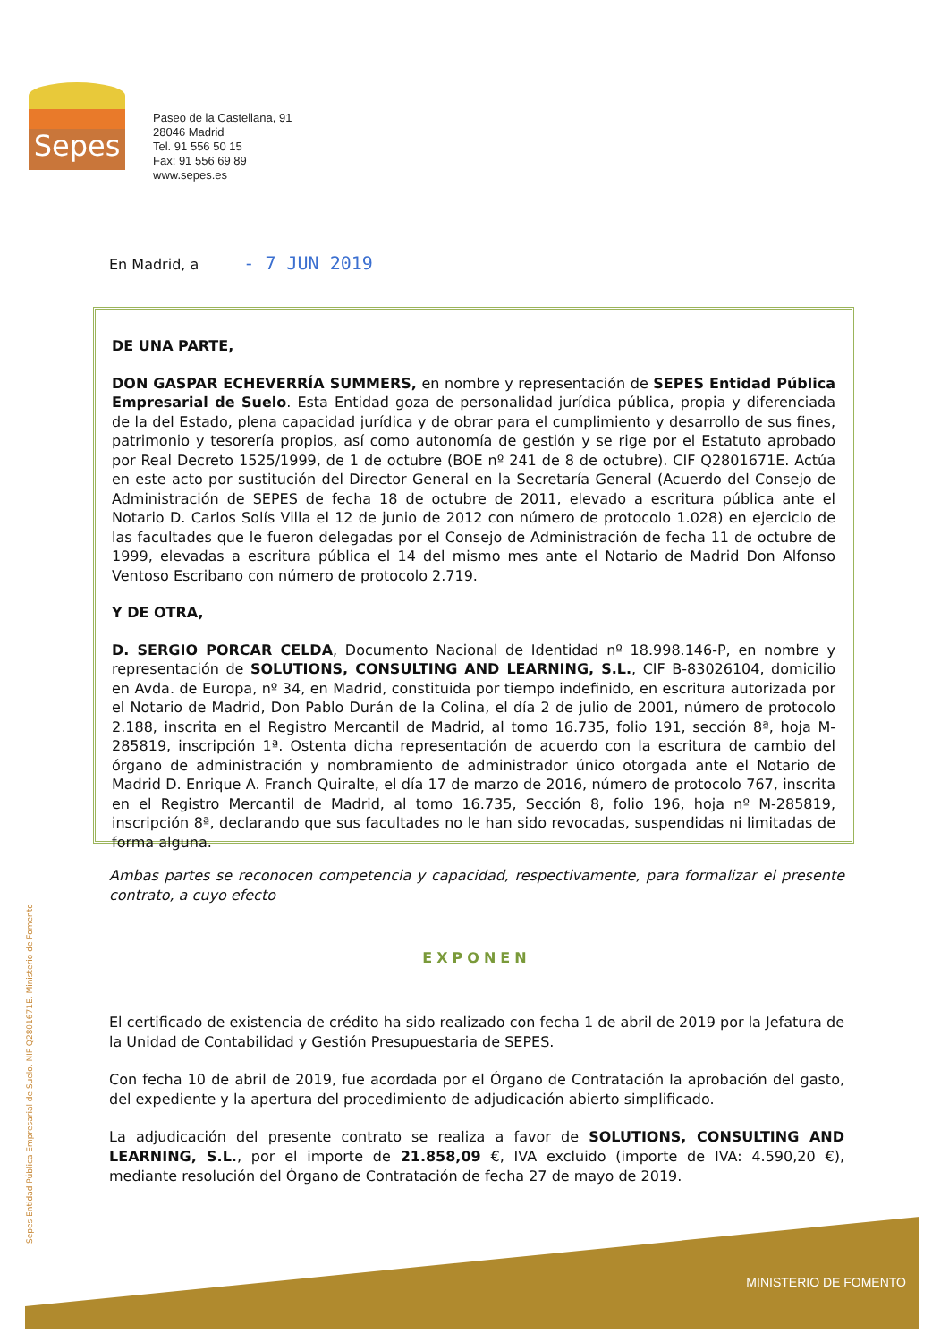Sepes
Paseo de la Castellana, 91
28046 Madrid
Tel. 91 556 50 15
Fax: 91 556 69 89
www.sepes.es
En Madrid, a - 7 JUN 2019
DE UNA PARTE,
DON GASPAR ECHEVERRÍA SUMMERS, en nombre y representación de SEPES Entidad Pública Empresarial de Suelo. Esta Entidad goza de personalidad jurídica pública, propia y diferenciada de la del Estado, plena capacidad jurídica y de obrar para el cumplimiento y desarrollo de sus fines, patrimonio y tesorería propios, así como autonomía de gestión y se rige por el Estatuto aprobado por Real Decreto 1525/1999, de 1 de octubre (BOE nº 241 de 8 de octubre). CIF Q2801671E. Actúa en este acto por sustitución del Director General en la Secretaría General (Acuerdo del Consejo de Administración de SEPES de fecha 18 de octubre de 2011, elevado a escritura pública ante el Notario D. Carlos Solís Villa el 12 de junio de 2012 con número de protocolo 1.028) en ejercicio de las facultades que le fueron delegadas por el Consejo de Administración de fecha 11 de octubre de 1999, elevadas a escritura pública el 14 del mismo mes ante el Notario de Madrid Don Alfonso Ventoso Escribano con número de protocolo 2.719.
Y DE OTRA,
D. SERGIO PORCAR CELDA, Documento Nacional de Identidad nº 18.998.146-P, en nombre y representación de SOLUTIONS, CONSULTING AND LEARNING, S.L., CIF B-83026104, domicilio en Avda. de Europa, nº 34, en Madrid, constituida por tiempo indefinido, en escritura autorizada por el Notario de Madrid, Don Pablo Durán de la Colina, el día 2 de julio de 2001, número de protocolo 2.188, inscrita en el Registro Mercantil de Madrid, al tomo 16.735, folio 191, sección 8ª, hoja M-285819, inscripción 1ª. Ostenta dicha representación de acuerdo con la escritura de cambio del órgano de administración y nombramiento de administrador único otorgada ante el Notario de Madrid D. Enrique A. Franch Quiralte, el día 17 de marzo de 2016, número de protocolo 767, inscrita en el Registro Mercantil de Madrid, al tomo 16.735, Sección 8, folio 196, hoja nº M-285819, inscripción 8ª, declarando que sus facultades no le han sido revocadas, suspendidas ni limitadas de forma alguna.
Ambas partes se reconocen competencia y capacidad, respectivamente, para formalizar el presente contrato, a cuyo efecto
EXPONEN
El certificado de existencia de crédito ha sido realizado con fecha 1 de abril de 2019 por la Jefatura de la Unidad de Contabilidad y Gestión Presupuestaria de SEPES.
Con fecha 10 de abril de 2019, fue acordada por el Órgano de Contratación la aprobación del gasto, del expediente y la apertura del procedimiento de adjudicación abierto simplificado.
La adjudicación del presente contrato se realiza a favor de SOLUTIONS, CONSULTING AND LEARNING, S.L., por el importe de 21.858,09 €, IVA excluido (importe de IVA: 4.590,20 €), mediante resolución del Órgano de Contratación de fecha 27 de mayo de 2019.
Sepes Entidad Pública Empresarial de Suelo. NIF Q2801671E. Ministerio de Fomento
MINISTERIO DE FOMENTO